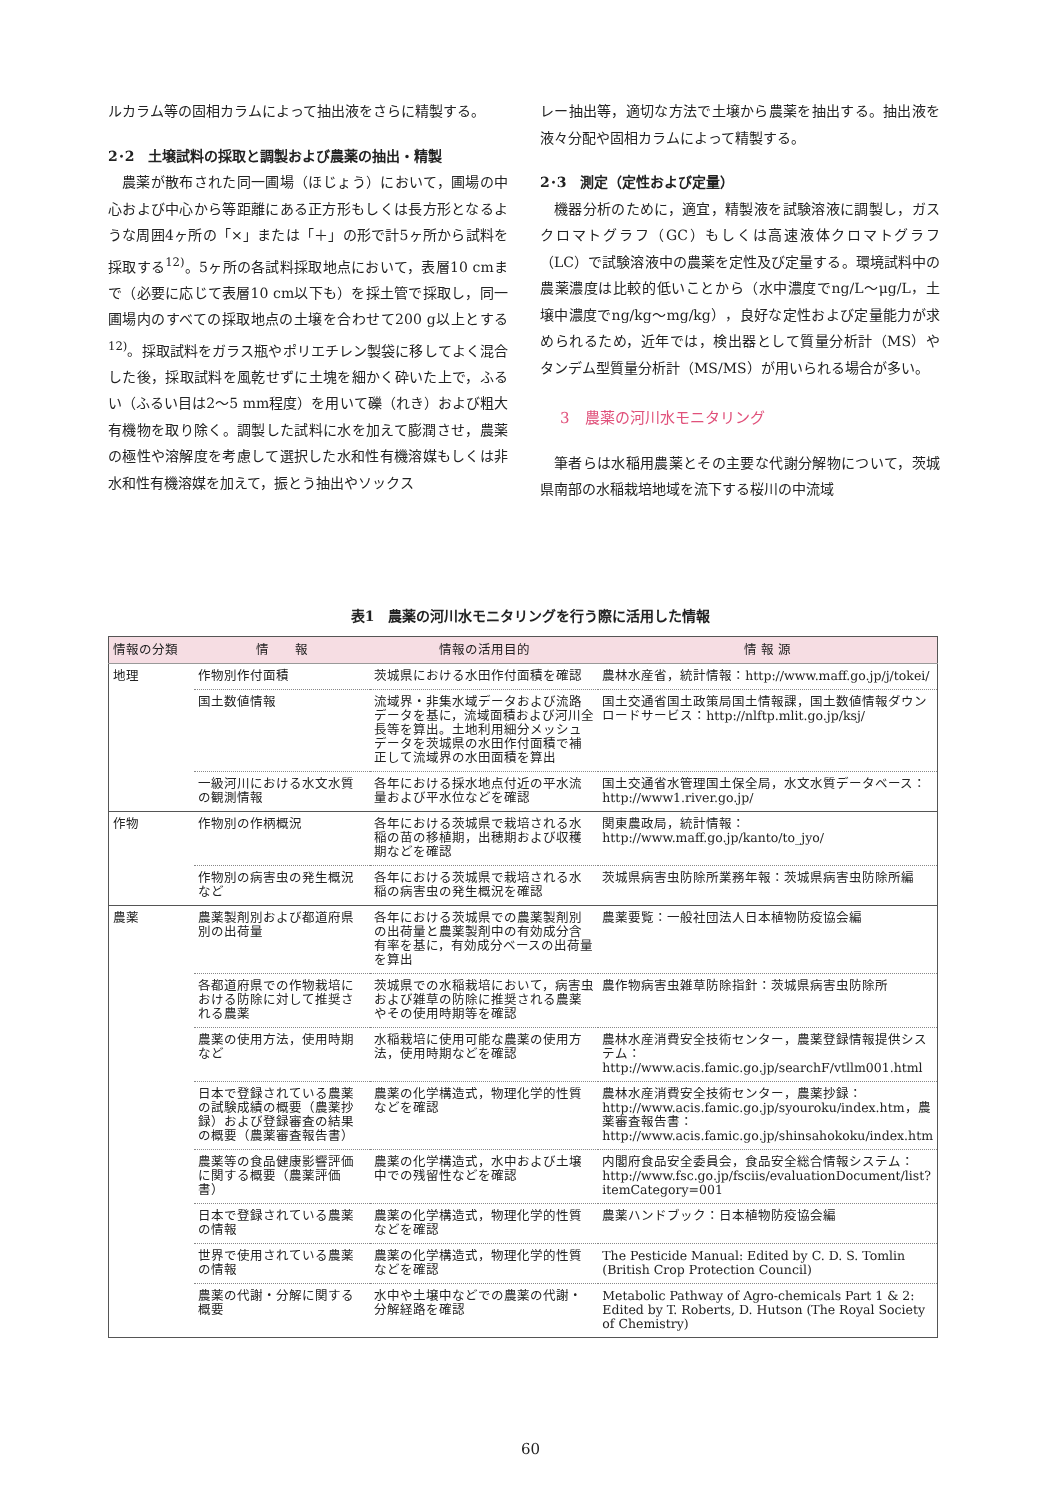ルカラム等の固相カラムによって抽出液をさらに精製する。
2･2　土壌試料の採取と調製および農薬の抽出・精製
農薬が散布された同一圃場（ほじょう）において，圃場の中心および中心から等距離にある正方形もしくは長方形となるような周囲4ヶ所の「×」または「＋」の形で計5ヶ所から試料を採取する<sup>12)</sup>。5ヶ所の各試料採取地点において，表層10 cmまで（必要に応じて表層10 cm以下も）を採土管で採取し，同一圃場内のすべての採取地点の土壌を合わせて200 g以上とする<sup>12)</sup>。採取試料をガラス瓶やポリエチレン製袋に移してよく混合した後，採取試料を風乾せずに土塊を細かく砕いた上で，ふるい（ふるい目は2～5 mm程度）を用いて礫（れき）および粗大有機物を取り除く。調製した試料に水を加えて膨潤させ，農薬の極性や溶解度を考慮して選択した水和性有機溶媒もしくは非水和性有機溶媒を加えて，振とう抽出やソックス
レー抽出等，適切な方法で土壌から農薬を抽出する。抽出液を液々分配や固相カラムによって精製する。
2･3　測定（定性および定量）
機器分析のために，適宜，精製液を試験溶液に調製し，ガスクロマトグラフ（GC）もしくは高速液体クロマトグラフ（LC）で試験溶液中の農薬を定性及び定量する。環境試料中の農薬濃度は比較的低いことから（水中濃度でng/L～μg/L，土壌中濃度でng/kg～mg/kg），良好な定性および定量能力が求められるため，近年では，検出器として質量分析計（MS）やタンデム型質量分析計（MS/MS）が用いられる場合が多い。
3　農薬の河川水モニタリング
筆者らは水稲用農薬とその主要な代謝分解物について，茨城県南部の水稲栽培地域を流下する桜川の中流域
表1　農薬の河川水モニタリングを行う際に活用した情報
| 情報の分類 | 情 報 | 情報の活用目的 | 情 報 源 |
| --- | --- | --- | --- |
| 地理 | 作物別作付面積 | 茨城県における水田作付面積を確認 | 農林水産省，統計情報：http://www.maff.go.jp/j/tokei/ |
| | 国土数値情報 | 流域界・非集水域データおよび流路データを基に，流域面積および河川全長等を算出。土地利用細分メッシュデータを茨城県の水田作付面積で補正して流域界の水田面積を算出 | 国土交通省国土政策局国土情報課，国土数値情報ダウンロードサービス：http://nlftp.mlit.go.jp/ksj/ |
| | 一級河川における水文水質の観測情報 | 各年における採水地点付近の平水流量および平水位などを確認 | 国土交通省水管理国土保全局，水文水質データベース：http://www1.river.go.jp/ |
| 作物 | 作物別の作柄概況 | 各年における茨城県で栽培される水稲の苗の移植期，出穂期および収穫期などを確認 | 関東農政局，統計情報：http://www.maff.go.jp/kanto/to_jyo/ |
| | 作物別の病害虫の発生概況など | 各年における茨城県で栽培される水稲の病害虫の発生概況を確認 | 茨城県病害虫防除所業務年報：茨城県病害虫防除所編 |
| 農薬 | 農薬製剤別および都道府県別の出荷量 | 各年における茨城県での農薬製剤別の出荷量と農薬製剤中の有効成分含有率を基に，有効成分ベースの出荷量を算出 | 農薬要覧：一般社団法人日本植物防疫協会編 |
| | 各都道府県での作物栽培における防除に対して推奨される農薬 | 茨城県での水稲栽培において，病害虫および雑草の防除に推奨される農薬やその使用時期等を確認 | 農作物病害虫雑草防除指針：茨城県病害虫防除所 |
| | 農薬の使用方法，使用時期など | 水稲栽培に使用可能な農薬の使用方法，使用時期などを確認 | 農林水産消費安全技術センター，農薬登録情報提供システム：http://www.acis.famic.go.jp/searchF/vtllm001.html |
| | 日本で登録されている農薬の試験成績の概要（農薬抄録）および登録審査の結果の概要（農薬審査報告書） | 農薬の化学構造式，物理化学的性質などを確認 | 農林水産消費安全技術センター，農薬抄録：http://www.acis.famic.go.jp/syouroku/index.htm，農薬審査報告書：http://www.acis.famic.go.jp/shinsahokoku/index.htm |
| | 農薬等の食品健康影響評価に関する概要（農薬評価書） | 農薬の化学構造式，水中および土壌中での残留性などを確認 | 内閣府食品安全委員会，食品安全総合情報システム：http://www.fsc.go.jp/fsciis/evaluationDocument/list?itemCategory=001 |
| | 日本で登録されている農薬の情報 | 農薬の化学構造式，物理化学的性質などを確認 | 農薬ハンドブック：日本植物防疫協会編 |
| | 世界で使用されている農薬の情報 | 農薬の化学構造式，物理化学的性質などを確認 | The Pesticide Manual: Edited by C. D. S. Tomlin (British Crop Protection Council) |
| | 農薬の代謝・分解に関する概要 | 水中や土壌中などでの農薬の代謝・分解経路を確認 | Metabolic Pathway of Agro-chemicals Part 1 & 2: Edited by T. Roberts, D. Hutson (The Royal Society of Chemistry) |
60